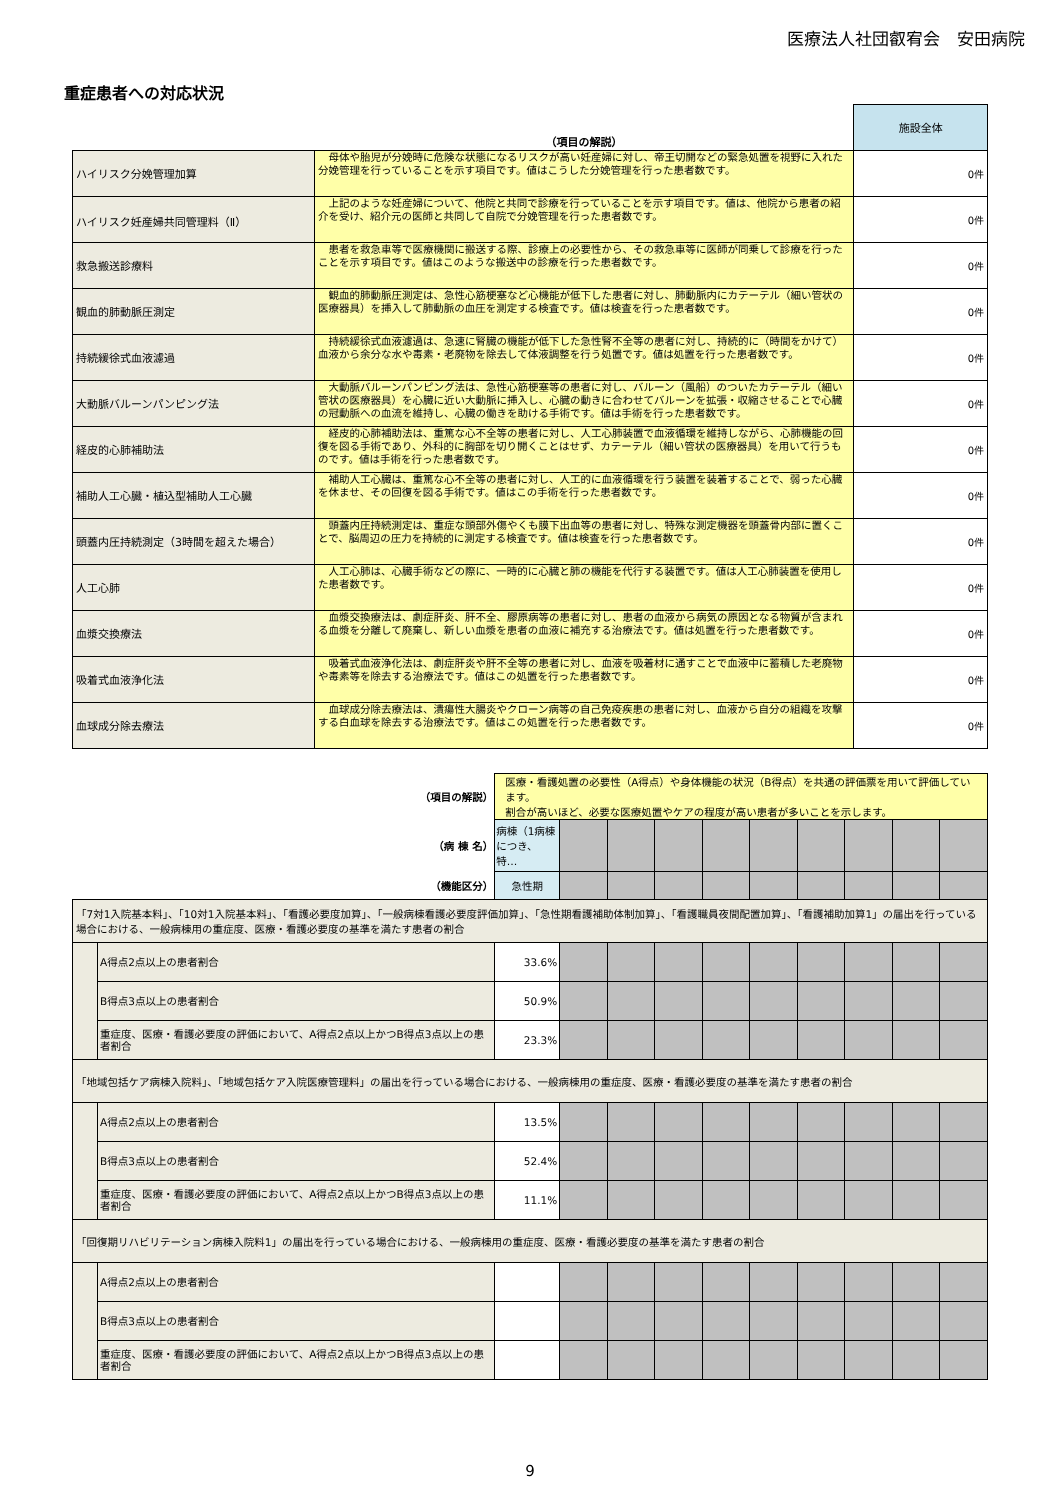医療法人社団叡宥会　安田病院
重症患者への対応状況
| | （項目の解説） | 施設全体 |
| ハイリスク分娩管理加算 | 母体や胎児が分娩時に危険な状態になるリスクが高い妊産婦に対し、帝王切開などの緊急処置を視野に入れた分娩管理を行っていることを示す項目です。値はこうした分娩管理を行った患者数です。 | 0件 |
| ハイリスク妊産婦共同管理料（Ⅱ） | 上記のような妊産婦について、他院と共同で診療を行っていることを示す項目です。値は、他院から患者の紹介を受け、紹介元の医師と共同して自院で分娩管理を行った患者数です。 | 0件 |
| 救急搬送診療料 | 患者を救急車等で医療機関に搬送する際、診療上の必要性から、その救急車等に医師が同乗して診療を行ったことを示す項目です。値はこのような搬送中の診療を行った患者数です。 | 0件 |
| 観血的肺動脈圧測定 | 観血的肺動脈圧測定は、急性心筋梗塞など心機能が低下した患者に対し、肺動脈内にカテーテル（細い管状の医療器具）を挿入して肺動脈の血圧を測定する検査です。値は検査を行った患者数です。 | 0件 |
| 持続緩徐式血液濾過 | 持続緩徐式血液濾過は、急速に腎臓の機能が低下した急性腎不全等の患者に対し、持続的に（時間をかけて）血液から余分な水や毒素・老廃物を除去して体液調整を行う処置です。値は処置を行った患者数です。 | 0件 |
| 大動脈バルーンパンピング法 | 大動脈バルーンパンピング法は、急性心筋梗塞等の患者に対し、バルーン（風船）のついたカテーテル（細い管状の医療器具）を心臓に近い大動脈に挿入し、心臓の動きに合わせてバルーンを拡張・収縮させることで心臓の冠動脈への血流を維持し、心臓の働きを助ける手術です。値は手術を行った患者数です。 | 0件 |
| 経皮的心肺補助法 | 経皮的心肺補助法は、重篤な心不全等の患者に対し、人工心肺装置で血液循環を維持しながら、心肺機能の回復を図る手術であり、外科的に胸部を切り開くことはせず、カテーテル（細い管状の医療器具）を用いて行うものです。値は手術を行った患者数です。 | 0件 |
| 補助人工心臓・植込型補助人工心臓 | 補助人工心臓は、重篤な心不全等の患者に対し、人工的に血液循環を行う装置を装着することで、弱った心臓を休ませ、その回復を図る手術です。値はこの手術を行った患者数です。 | 0件 |
| 頭蓋内圧持続測定（3時間を超えた場合） | 頭蓋内圧持続測定は、重症な頭部外傷やくも膜下出血等の患者に対し、特殊な測定機器を頭蓋骨内部に置くことで、脳周辺の圧力を持続的に測定する検査です。値は検査を行った患者数です。 | 0件 |
| 人工心肺 | 人工心肺は、心臓手術などの際に、一時的に心臓と肺の機能を代行する装置です。値は人工心肺装置を使用した患者数です。 | 0件 |
| 血漿交換療法 | 血漿交換療法は、劇症肝炎、肝不全、膠原病等の患者に対し、患者の血液から病気の原因となる物質が含まれる血漿を分離して廃棄し、新しい血漿を患者の血液に補充する治療法です。値は処置を行った患者数です。 | 0件 |
| 吸着式血液浄化法 | 吸着式血液浄化法は、劇症肝炎や肝不全等の患者に対し、血液を吸着材に通すことで血液中に蓄積した老廃物や毒素等を除去する治療法です。値はこの処置を行った患者数です。 | 0件 |
| 血球成分除去療法 | 血球成分除去療法は、潰瘍性大腸炎やクローン病等の自己免疫疾患の患者に対し、血液から自分の組織を攻撃する白血球を除去する治療法です。値はこの処置を行った患者数です。 | 0件 |
| （項目の解説） | | 医療・看護処置の必要性（A得点）や身体機能の状況（B得点）を共通の評価票を用いて評価しています。 割合が高いほど、必要な医療処置やケアの程度が高い患者が多いことを示します。 | | | | | | | | | |
| （病 棟 名） | | 病棟（1病棟につき、特… | | | | | | | | | |
| （機能区分） | | 急性期 | | | | | | | | | |
| 「7対1入院基本料」、「10対1入院基本料」、「看護必要度加算」、「一般病棟看護必要度評価加算」、「急性期看護補助体制加算」、「看護職員夜間配置加算」、「看護補助加算1」の届出を行っている場合における、一般病棟用の重症度、医療・看護必要度の基準を満たす患者の割合 | | | | | | | | | | | |
| | A得点2点以上の患者割合 | 33.6% | | | | | | | | | |
| | B得点3点以上の患者割合 | 50.9% | | | | | | | | | |
| | 重症度、医療・看護必要度の評価において、A得点2点以上かつB得点3点以上の患者割合 | 23.3% | | | | | | | | | |
| 「地域包括ケア病棟入院料」、「地域包括ケア入院医療管理料」の届出を行っている場合における、一般病棟用の重症度、医療・看護必要度の基準を満たす患者の割合 | | | | | | | | | | | |
| | A得点2点以上の患者割合 | 13.5% | | | | | | | | | |
| | B得点3点以上の患者割合 | 52.4% | | | | | | | | | |
| | 重症度、医療・看護必要度の評価において、A得点2点以上かつB得点3点以上の患者割合 | 11.1% | | | | | | | | | |
| 「回復期リハビリテーション病棟入院料1」の届出を行っている場合における、一般病棟用の重症度、医療・看護必要度の基準を満たす患者の割合 | | | | | | | | | | | |
| | A得点2点以上の患者割合 | | | | | | | | | | |
| | B得点3点以上の患者割合 | | | | | | | | | | |
| | 重症度、医療・看護必要度の評価において、A得点2点以上かつB得点3点以上の患者割合 | | | | | | | | | | |
9